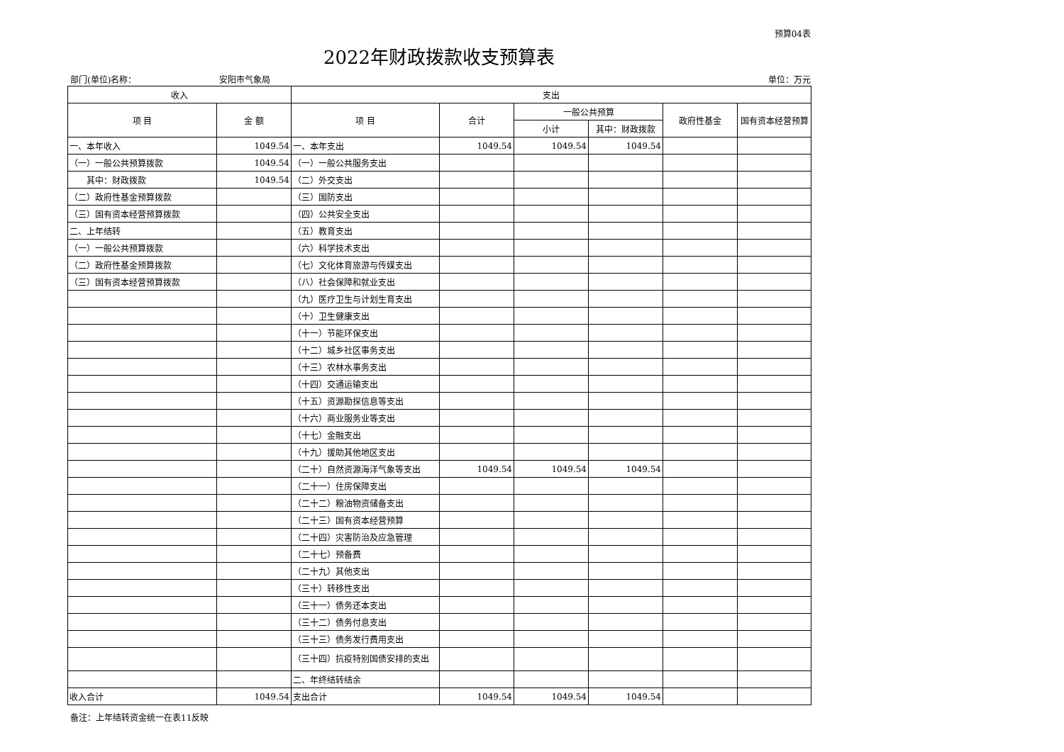预算04表
2022年财政拨款收支预算表
部门(单位)名称： 安阳市气象局 单位：万元
| 收入 | | 支出 | | | | | |
| --- | --- | --- | --- | --- | --- | --- | --- |
| 项 目 | 金 额 | 项 目 | 合计 | 一般公共预算 | | 政府性基金 | 国有资本经营预算 |
| | | | | 小计 | 其中：财政拨款 | | |
| 一、本年收入 | 1049.54 | 一、本年支出 | 1049.54 | 1049.54 | 1049.54 | | |
| （一）一般公共预算拨款 | 1049.54 | （一）一般公共服务支出 | | | | | |
| 其中：财政拨款 | 1049.54 | （二）外交支出 | | | | | |
| （二）政府性基金预算拨款 | | （三）国防支出 | | | | | |
| （三）国有资本经营预算拨款 | | （四）公共安全支出 | | | | | |
| 二、上年结转 | | （五）教育支出 | | | | | |
| （一）一般公共预算拨款 | | （六）科学技术支出 | | | | | |
| （二）政府性基金预算拨款 | | （七）文化体育旅游与传媒支出 | | | | | |
| （三）国有资本经营预算拨款 | | （八）社会保障和就业支出 | | | | | |
| | | （九）医疗卫生与计划生育支出 | | | | | |
| | | （十）卫生健康支出 | | | | | |
| | | （十一）节能环保支出 | | | | | |
| | | （十二）城乡社区事务支出 | | | | | |
| | | （十三）农林水事务支出 | | | | | |
| | | （十四）交通运输支出 | | | | | |
| | | （十五）资源勘探信息等支出 | | | | | |
| | | （十六）商业服务业等支出 | | | | | |
| | | （十七）金融支出 | | | | | |
| | | （十九）援助其他地区支出 | | | | | |
| | | （二十）自然资源海洋气象等支出 | 1049.54 | 1049.54 | 1049.54 | | |
| | | （二十一）住房保障支出 | | | | | |
| | | （二十二）粮油物资储备支出 | | | | | |
| | | （二十三）国有资本经营预算 | | | | | |
| | | （二十四）灾害防治及应急管理 | | | | | |
| | | （二十七）预备费 | | | | | |
| | | （二十九）其他支出 | | | | | |
| | | （三十）转移性支出 | | | | | |
| | | （三十一）债务还本支出 | | | | | |
| | | （三十二）债务付息支出 | | | | | |
| | | （三十三）债务发行费用支出 | | | | | |
| | | （三十四）抗疫特别国债安排的支出 | | | | | |
| | | 二、年终结转结余 | | | | | |
| 收入合计 | 1049.54 | 支出合计 | 1049.54 | 1049.54 | 1049.54 | | |
备注：上年结转资金统一在表11反映